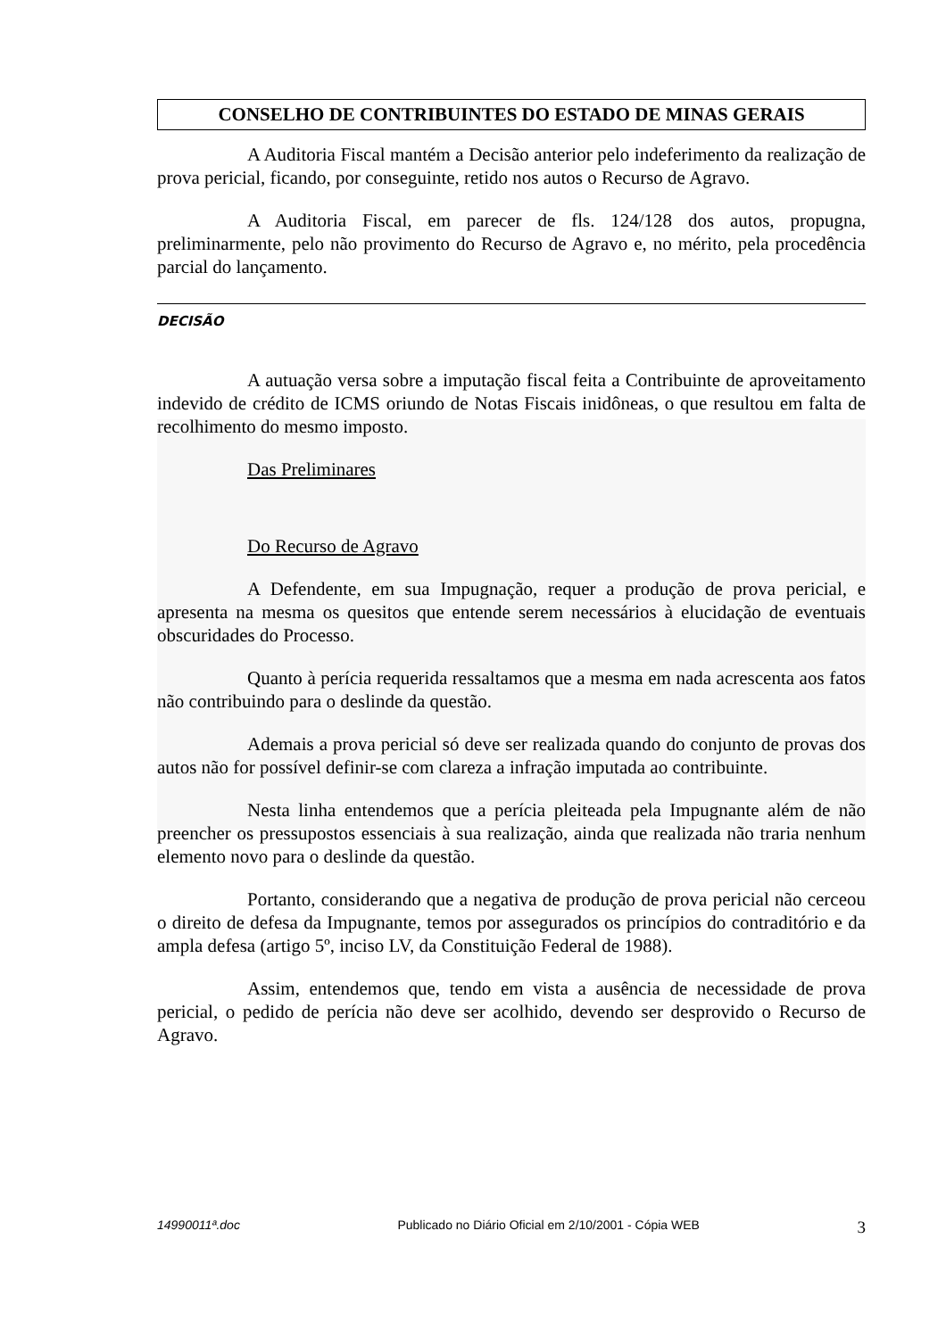CONSELHO DE CONTRIBUINTES DO ESTADO DE MINAS GERAIS
A Auditoria Fiscal mantém a Decisão anterior pelo indeferimento da realização de prova pericial, ficando, por conseguinte, retido nos autos o Recurso de Agravo.
A Auditoria Fiscal, em parecer de fls. 124/128 dos autos, propugna, preliminarmente, pelo não provimento do Recurso de Agravo e, no mérito, pela procedência parcial do lançamento.
DECISÃO
A autuação versa sobre a imputação fiscal feita a Contribuinte de aproveitamento indevido de crédito de ICMS oriundo de Notas Fiscais inidôneas, o que resultou em falta de recolhimento do mesmo imposto.
Das Preliminares
Do Recurso de Agravo
A Defendente, em sua Impugnação, requer a produção de prova pericial, e apresenta na mesma os quesitos que entende serem necessários à elucidação de eventuais obscuridades do Processo.
Quanto à perícia requerida ressaltamos que a mesma em nada acrescenta aos fatos não contribuindo para o deslinde da questão.
Ademais a prova pericial só deve ser realizada quando do conjunto de provas dos autos não for possível definir-se com clareza a infração imputada ao contribuinte.
Nesta linha entendemos que a perícia pleiteada pela Impugnante além de não preencher os pressupostos essenciais à sua realização, ainda que realizada não traria nenhum elemento novo para o deslinde da questão.
Portanto, considerando que a negativa de produção de prova pericial não cerceou o direito de defesa da Impugnante, temos por assegurados os princípios do contraditório e da ampla defesa (artigo 5º, inciso LV, da Constituição Federal de 1988).
Assim, entendemos que, tendo em vista a ausência de necessidade de prova pericial, o pedido de perícia não deve ser acolhido, devendo ser desprovido o Recurso de Agravo.
14990011ª.doc Publicado no Diário Oficial em 2/10/2001 - Cópia WEB 3